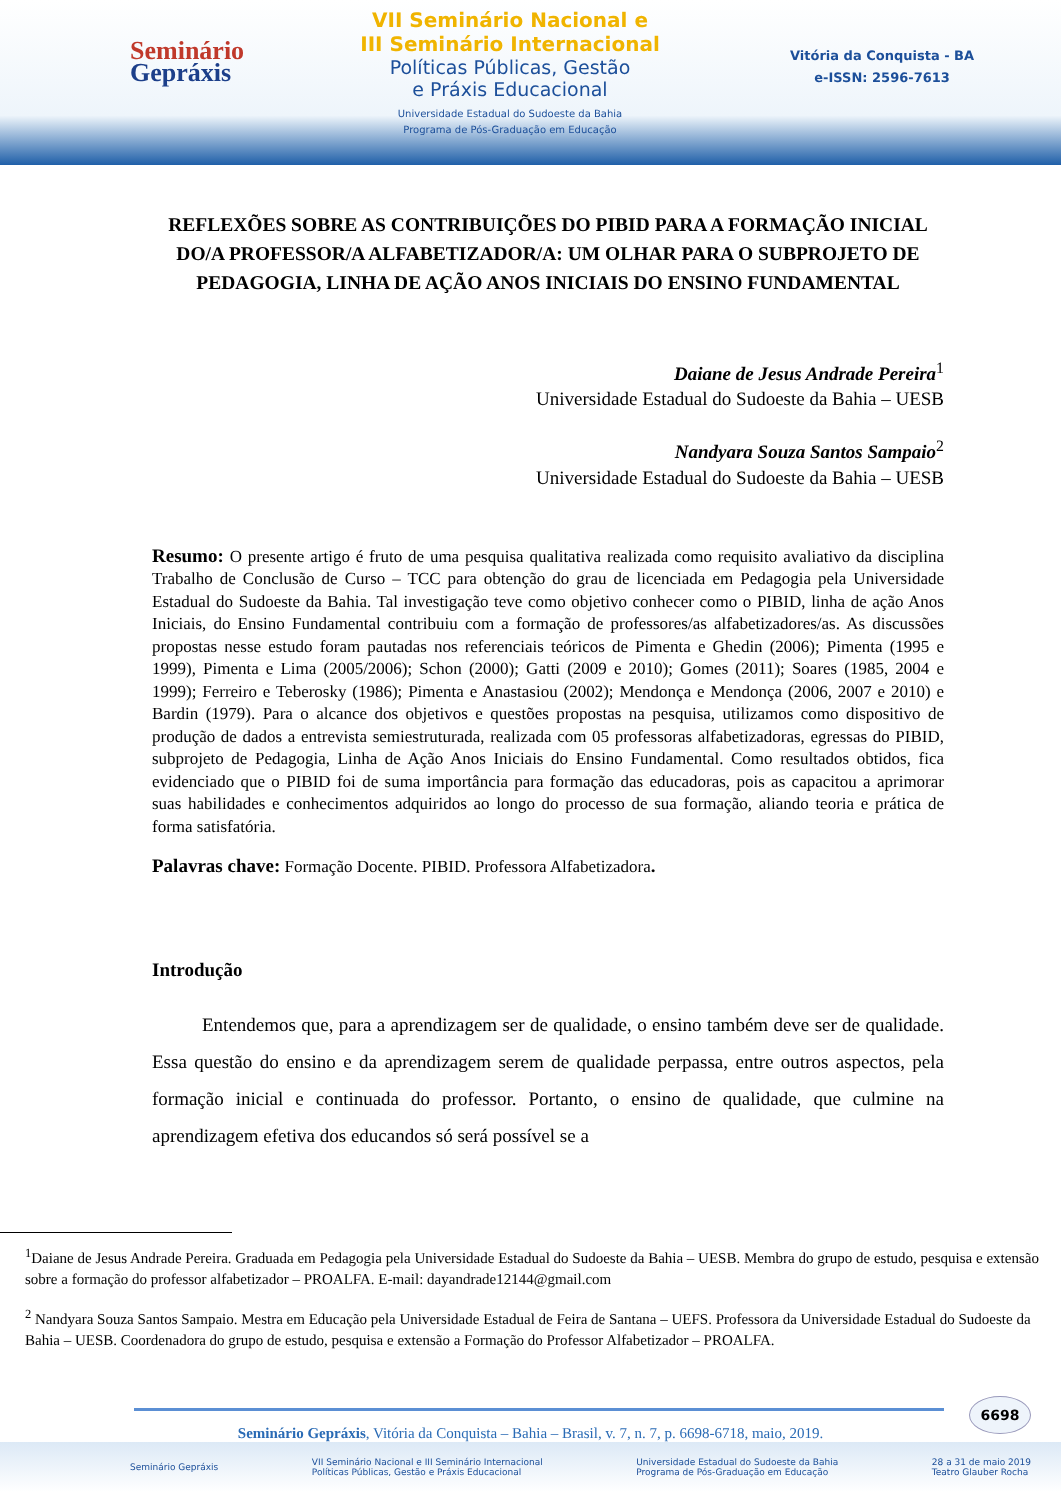Seminário
Gepráxis
VII Seminário Nacional e
III Seminário Internacional
Políticas Públicas, Gestão
e Práxis Educacional
Universidade Estadual do Sudoeste da Bahia
Programa de Pós-Graduação em Educação
Vitória da Conquista - BA
e-ISSN: 2596-7613
REFLEXÕES SOBRE AS CONTRIBUIÇÕES DO PIBID PARA A FORMAÇÃO INICIAL DO/A PROFESSOR/A ALFABETIZADOR/A: UM OLHAR PARA O SUBPROJETO DE PEDAGOGIA, LINHA DE AÇÃO ANOS INICIAIS DO ENSINO FUNDAMENTAL
Daiane de Jesus Andrade Pereira<sup>1</sup>
Universidade Estadual do Sudoeste da Bahia – UESB
Nandyara Souza Santos Sampaio<sup>2</sup>
Universidade Estadual do Sudoeste da Bahia – UESB
Resumo: O presente artigo é fruto de uma pesquisa qualitativa realizada como requisito avaliativo da disciplina Trabalho de Conclusão de Curso – TCC para obtenção do grau de licenciada em Pedagogia pela Universidade Estadual do Sudoeste da Bahia. Tal investigação teve como objetivo conhecer como o PIBID, linha de ação Anos Iniciais, do Ensino Fundamental contribuiu com a formação de professores/as alfabetizadores/as. As discussões propostas nesse estudo foram pautadas nos referenciais teóricos de Pimenta e Ghedin (2006); Pimenta (1995 e 1999), Pimenta e Lima (2005/2006); Schon (2000); Gatti (2009 e 2010); Gomes (2011); Soares (1985, 2004 e 1999); Ferreiro e Teberosky (1986); Pimenta e Anastasiou (2002); Mendonça e Mendonça (2006, 2007 e 2010) e Bardin (1979). Para o alcance dos objetivos e questões propostas na pesquisa, utilizamos como dispositivo de produção de dados a entrevista semiestruturada, realizada com 05 professoras alfabetizadoras, egressas do PIBID, subprojeto de Pedagogia, Linha de Ação Anos Iniciais do Ensino Fundamental. Como resultados obtidos, fica evidenciado que o PIBID foi de suma importância para formação das educadoras, pois as capacitou a aprimorar suas habilidades e conhecimentos adquiridos ao longo do processo de sua formação, aliando teoria e prática de forma satisfatória.
Palavras chave: Formação Docente. PIBID. Professora Alfabetizadora.
Introdução
Entendemos que, para a aprendizagem ser de qualidade, o ensino também deve ser de qualidade. Essa questão do ensino e da aprendizagem serem de qualidade perpassa, entre outros aspectos, pela formação inicial e continuada do professor. Portanto, o ensino de qualidade, que culmine na aprendizagem efetiva dos educandos só será possível se a
<sup>1</sup> Daiane de Jesus Andrade Pereira. Graduada em Pedagogia pela Universidade Estadual do Sudoeste da Bahia – UESB. Membra do grupo de estudo, pesquisa e extensão sobre a formação do professor alfabetizador – PROALFA. E-mail: dayandrade12144@gmail.com
<sup>2</sup> Nandyara Souza Santos Sampaio. Mestra em Educação pela Universidade Estadual de Feira de Santana – UEFS. Professora da Universidade Estadual do Sudoeste da Bahia – UESB. Coordenadora do grupo de estudo, pesquisa e extensão a Formação do Professor Alfabetizador – PROALFA.
6698
Seminário Gepráxis, Vitória da Conquista – Bahia – Brasil, v. 7, n. 7, p. 6698-6718, maio, 2019.
Seminário Gepráxis VII Seminário Nacional e III Seminário Internacional
Políticas Públicas, Gestão e Práxis Educacional Universidade Estadual do Sudoeste da Bahia
Programa de Pós-Graduação em Educação 28 a 31 de maio 2019
Teatro Glauber Rocha